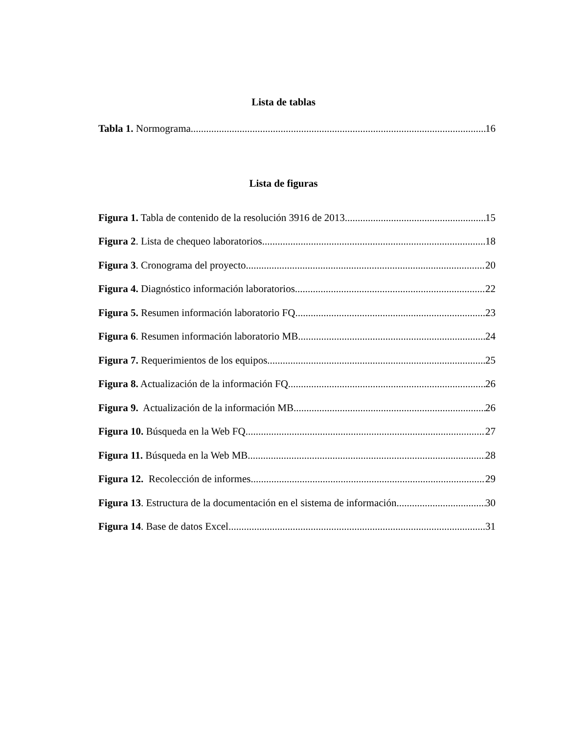Lista de tablas
Tabla 1. Normograma 16
Lista de figuras
Figura 1. Tabla de contenido de la resolución 3916 de 2013 15
Figura 2. Lista de chequeo laboratorios 18
Figura 3. Cronograma del proyecto 20
Figura 4. Diagnóstico información laboratorios 22
Figura 5. Resumen información laboratorio FQ 23
Figura 6. Resumen información laboratorio MB 24
Figura 7. Requerimientos de los equipos 25
Figura 8. Actualización de la información FQ 26
Figura 9. Actualización de la información MB 26
Figura 10. Búsqueda en la Web FQ 27
Figura 11. Búsqueda en la Web MB 28
Figura 12. Recolección de informes 29
Figura 13. Estructura de la documentación en el sistema de información 30
Figura 14. Base de datos Excel 31